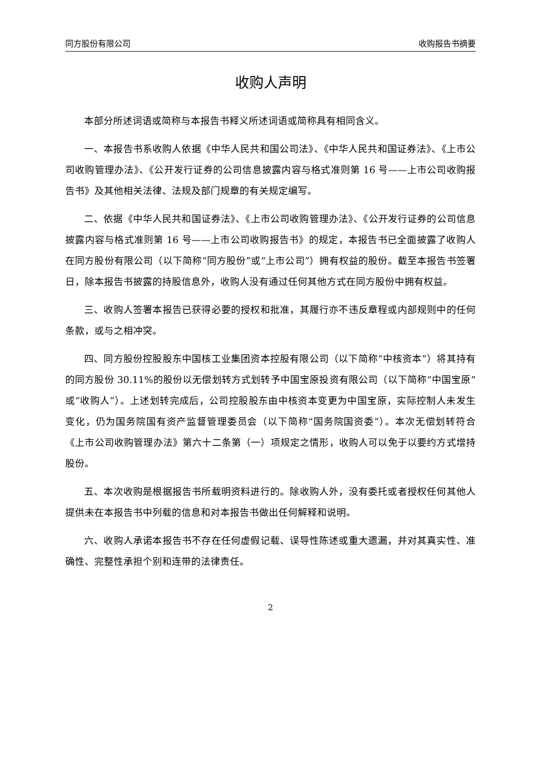同方股份有限公司 收购报告书摘要
收购人声明
本部分所述词语或简称与本报告书释义所述词语或简称具有相同含义。
一、本报告书系收购人依据《中华人民共和国公司法》、《中华人民共和国证券法》、《上市公司收购管理办法》、《公开发行证券的公司信息披露内容与格式准则第 16 号——上市公司收购报告书》及其他相关法律、法规及部门规章的有关规定编写。
二、依据《中华人民共和国证券法》、《上市公司收购管理办法》、《公开发行证券的公司信息披露内容与格式准则第 16 号——上市公司收购报告书》的规定，本报告书已全面披露了收购人在同方股份有限公司（以下简称“同方股份”或“上市公司”）拥有权益的股份。截至本报告书签署日，除本报告书披露的持股信息外，收购人没有通过任何其他方式在同方股份中拥有权益。
三、收购人签署本报告已获得必要的授权和批准，其履行亦不违反章程或内部规则中的任何条款，或与之相冲突。
四、同方股份控股股东中国核工业集团资本控股有限公司（以下简称“中核资本”）将其持有的同方股份 30.11%的股份以无偿划转方式划转予中国宝原投资有限公司（以下简称“中国宝原”或“收购人”）。上述划转完成后，公司控股股东由中核资本变更为中国宝原，实际控制人未发生变化，仍为国务院国有资产监督管理委员会（以下简称“国务院国资委”）。本次无偿划转符合《上市公司收购管理办法》第六十二条第（一）项规定之情形，收购人可以免于以要约方式增持股份。
五、本次收购是根据报告书所载明资料进行的。除收购人外，没有委托或者授权任何其他人提供未在本报告书中列载的信息和对本报告书做出任何解释和说明。
六、收购人承诺本报告书不存在任何虚假记载、误导性陈述或重大遗漏，并对其真实性、准确性、完整性承担个别和连带的法律责任。
2